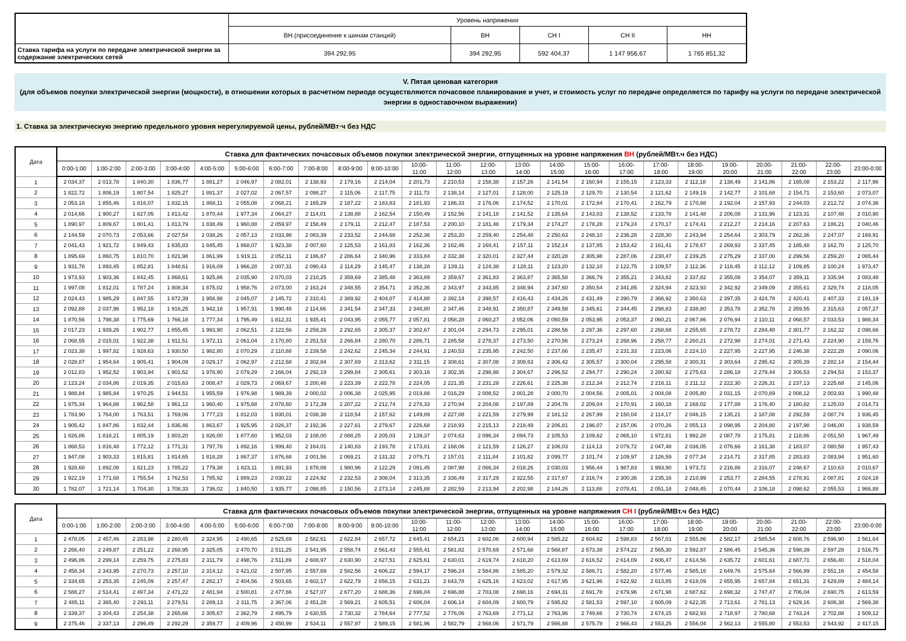| | Уровень напряжения | | | | |
| | ВН.(присоединение к шинам станций) | ВН | СН I | СН II | НН |
| Ставка тарифа на услуги по передаче электрической энергии за содержание электрических сетей | 394 292,95 | 394 292,95 | 592 404,37 | 1 147 956,67 | 1 765 851,32 |
V. Пятая ценовая категория
(для объемов покупки электрической энергии (мощности), в отношении которых в расчетном периоде осуществляются почасовое планирование и учет, и стоимость услуг по передаче определяется по тарифу на услуги по передаче электрической энергии в одноставочном выражении)
1. Ставка за электрическую энергию предельного уровня нерегулируемой цены, рублей/МВт·ч без НДС
| Дата | Ставка для фактических почасовых объемов покупки электрической энергии, отпущенных на уровне напряжения ВН (рублей/МВт.ч без НДС) | | | | | | | | | | | | | | | | | | | | | | | |
| --- | --- | --- | --- | --- | --- | --- | --- | --- | --- | --- | --- | --- | --- | --- | --- | --- | --- | --- | --- | --- | --- | --- | --- | --- |
| | 0:00-1:00 | 1:00-2:00 | 2:00-3:00 | 3:00-4:00 | 4:00-5:00 | 5:00-6:00 | 6:00-7:00 | 7:00-8:00 | 8:00-9:00 | 9:00-10:00 | 10:00- 11:00 | 11:00- 12:00 | 12:00- 13:00 | 13:00- 14:00 | 14:00- 15:00 | 15:00- 16:00 | 16:00- 17:00 | 17:00- 18:00 | 18:00- 19:00 | 19:00- 20:00 | 20:00- 21:00 | 21:00- 22:00 | 22:00- 23:00 | 23:00-0:00 |
| 1 | 2 034,37 | 2 013,78 | 1 840,30 | 1 836,77 | 1 881,27 | 2 046,97 | 2 082,01 | 2 138,93 | 2 179,16 | 2 214,04 | 2 201,73 | 2 210,53 | 2 158,38 | 2 157,26 | 2 141,54 | 2 160,94 | 2 155,15 | 2 123,33 | 2 112,18 | 2 138,49 | 2 141,86 | 2 165,08 | 2 153,22 | 2 117,96 |
| 2 | 1 822,72 | 1 806,19 | 1 807,54 | 1 825,27 | 1 881,37 | 2 027,02 | 2 067,57 | 2 098,27 | 2 115,06 | 2 117,75 | 2 111,73 | 2 138,14 | 2 127,01 | 2 128,00 | 2 125,19 | 2 129,70 | 2 130,54 | 2 121,62 | 2 149,19 | 2 142,77 | 2 101,68 | 2 154,71 | 2 153,60 | 2 073,07 |
| 3 | 2 053,18 | 1 855,46 | 1 816,07 | 1 832,15 | 1 868,11 | 2 055,08 | 2 068,21 | 2 165,29 | 2 187,22 | 2 183,83 | 2 181,93 | 2 186,33 | 2 176,06 | 2 174,52 | 2 170,01 | 2 172,84 | 2 170,41 | 2 162,79 | 2 170,88 | 2 192,04 | 2 157,93 | 2 244,03 | 2 212,72 | 2 074,36 |
| 4 | 2 014,66 | 1 900,27 | 1 827,05 | 1 813,42 | 1 870,44 | 1 977,34 | 2 064,27 | 2 114,01 | 2 138,88 | 2 162,54 | 2 150,49 | 2 152,56 | 2 141,18 | 2 141,52 | 2 135,64 | 2 143,03 | 2 138,52 | 2 133,78 | 2 141,48 | 2 206,08 | 2 131,96 | 2 123,31 | 2 107,48 | 2 010,90 |
| 5 | 1 890,97 | 1 809,67 | 1 801,41 | 1 813,79 | 1 838,49 | 1 960,88 | 2 059,97 | 2 158,49 | 2 179,11 | 2 212,47 | 2 187,53 | 2 200,10 | 2 181,48 | 2 179,34 | 2 174,27 | 2 178,28 | 2 179,24 | 2 170,17 | 2 174,41 | 2 212,27 | 2 214,16 | 2 207,63 | 2 186,21 | 2 040,46 |
| 6 | 2 144,59 | 2 070,73 | 2 053,66 | 2 027,54 | 2 038,26 | 2 057,13 | 2 033,98 | 2 083,39 | 2 233,52 | 2 244,68 | 2 252,36 | 2 253,20 | 2 259,40 | 2 254,48 | 2 250,63 | 2 248,10 | 2 236,28 | 2 228,30 | 2 243,94 | 2 254,64 | 2 303,79 | 2 262,36 | 2 247,07 | 2 169,91 |
| 7 | 2 041,43 | 1 921,72 | 1 849,43 | 1 835,83 | 1 845,45 | 1 868,07 | 1 923,38 | 2 007,60 | 2 125,53 | 2 161,83 | 2 162,36 | 2 162,46 | 2 160,41 | 2 157,11 | 2 152,14 | 2 137,85 | 2 153,42 | 2 161,41 | 2 178,67 | 2 269,93 | 2 337,45 | 2 185,48 | 2 162,70 | 2 125,70 |
| 8 | 1 895,69 | 1 860,75 | 1 810,70 | 1 821,98 | 1 861,99 | 1 919,11 | 2 052,11 | 2 186,87 | 2 286,64 | 2 340,96 | 2 333,84 | 2 332,38 | 2 320,01 | 2 327,44 | 2 320,28 | 2 305,98 | 2 287,06 | 2 230,47 | 2 239,25 | 2 275,29 | 2 337,00 | 2 299,56 | 2 259,20 | 2 065,44 |
| 9 | 1 931,78 | 1 893,45 | 1 852,81 | 1 848,61 | 1 916,09 | 1 966,28 | 2 007,31 | 2 090,43 | 2 114,29 | 2 145,47 | 2 138,28 | 2 139,11 | 2 124,38 | 2 128,11 | 2 123,20 | 2 132,10 | 2 122,75 | 2 109,57 | 2 112,36 | 2 118,45 | 2 112,12 | 2 109,85 | 2 100,24 | 1 973,47 |
| 10 | 1 973,93 | 1 903,36 | 1 842,45 | 1 868,61 | 1 925,86 | 2 035,90 | 2 070,03 | 2 210,25 | 2 359,69 | 2 385,48 | 2 363,89 | 2 359,67 | 2 361,83 | 2 363,87 | 2 365,58 | 2 366,79 | 2 355,21 | 2 343,82 | 2 337,82 | 2 355,08 | 2 354,07 | 2 359,11 | 2 335,94 | 2 083,48 |
| 11 | 1 997,08 | 1 812,01 | 1 787,24 | 1 808,34 | 1 875,02 | 1 958,76 | 2 073,00 | 2 163,24 | 2 348,55 | 2 354,71 | 2 352,36 | 2 343,97 | 2 343,85 | 2 348,94 | 2 347,60 | 2 350,54 | 2 341,85 | 2 324,94 | 2 323,93 | 2 342,92 | 2 349,09 | 2 355,61 | 2 329,74 | 2 118,05 |
| 12 | 2 024,43 | 1 985,29 | 1 847,55 | 1 872,39 | 1 958,98 | 2 045,07 | 2 145,72 | 2 310,41 | 2 389,92 | 2 404,07 | 2 414,88 | 2 392,14 | 2 398,57 | 2 416,43 | 2 434,26 | 2 431,49 | 2 390,79 | 2 366,92 | 2 350,63 | 2 397,35 | 2 424,78 | 2 420,41 | 2 407,33 | 2 191,19 |
| 13 | 2 092,88 | 2 037,96 | 1 952,18 | 1 916,25 | 1 942,18 | 1 957,91 | 1 990,48 | 2 114,66 | 2 341,54 | 2 347,33 | 2 348,80 | 2 347,46 | 2 348,91 | 2 350,87 | 2 349,58 | 2 345,61 | 2 344,45 | 2 298,83 | 2 338,80 | 2 353,78 | 2 352,78 | 2 359,55 | 2 315,63 | 2 057,27 |
| 14 | 1 870,56 | 1 798,38 | 1 775,69 | 1 766,18 | 1 777,34 | 1 795,49 | 1 812,31 | 1 935,41 | 2 043,95 | 2 055,77 | 2 057,81 | 2 058,28 | 2 060,27 | 2 052,06 | 2 050,59 | 2 053,95 | 2 053,37 | 2 060,21 | 2 067,86 | 2 076,94 | 2 110,11 | 2 068,57 | 2 033,53 | 1 988,34 |
| 15 | 2 017,23 | 1 939,26 | 1 902,77 | 1 855,45 | 1 993,90 | 2 062,51 | 2 122,56 | 2 259,26 | 2 292,65 | 2 305,37 | 2 302,67 | 2 301,04 | 2 294,73 | 2 295,01 | 2 288,56 | 2 297,36 | 2 297,60 | 2 268,68 | 2 255,65 | 2 278,72 | 2 284,48 | 2 301,77 | 2 162,32 | 2 098,66 |
| 16 | 2 068,55 | 2 015,01 | 1 922,38 | 1 911,51 | 1 972,11 | 2 061,04 | 2 170,80 | 2 251,53 | 2 266,84 | 2 280,70 | 2 286,71 | 2 285,58 | 2 278,37 | 2 273,50 | 2 270,56 | 2 273,24 | 2 268,96 | 2 258,77 | 2 260,21 | 2 272,98 | 2 274,01 | 2 271,43 | 2 224,90 | 2 159,76 |
| 17 | 2 023,38 | 1 997,82 | 1 928,63 | 1 930,50 | 1 982,80 | 2 070,29 | 2 110,88 | 2 239,58 | 2 242,62 | 2 245,34 | 2 244,91 | 2 240,53 | 2 235,95 | 2 242,50 | 2 237,66 | 2 235,47 | 2 231,33 | 2 223,06 | 2 224,10 | 2 227,95 | 2 227,95 | 2 246,38 | 2 222,28 | 2 090,06 |
| 18 | 2 028,87 | 1 954,64 | 1 905,41 | 1 904,09 | 2 029,17 | 2 062,97 | 2 212,68 | 2 302,84 | 2 307,69 | 2 313,62 | 2 311,15 | 2 308,61 | 2 307,08 | 2 308,63 | 2 306,42 | 2 305,57 | 2 300,04 | 2 295,58 | 2 300,31 | 2 303,64 | 2 295,42 | 2 305,39 | 2 282,14 | 2 154,44 |
| 19 | 2 012,83 | 1 952,52 | 1 903,94 | 1 901,52 | 1 978,90 | 2 079,29 | 2 166,04 | 2 292,19 | 2 299,84 | 2 305,61 | 2 303,16 | 2 302,35 | 2 298,98 | 2 304,67 | 2 296,52 | 2 294,77 | 2 290,24 | 2 280,92 | 2 275,63 | 2 286,18 | 2 279,44 | 2 306,53 | 2 294,53 | 2 153,37 |
| 20 | 2 123,24 | 2 034,86 | 2 019,35 | 2 015,63 | 2 008,47 | 2 029,73 | 2 069,67 | 2 200,48 | 2 223,39 | 2 222,78 | 2 224,05 | 2 221,35 | 2 231,28 | 2 226,61 | 2 225,38 | 2 212,34 | 2 212,74 | 2 216,11 | 2 211,12 | 2 222,30 | 2 226,31 | 2 237,13 | 2 225,68 | 2 145,06 |
| 21 | 1 988,84 | 1 985,84 | 1 970,25 | 1 944,51 | 1 955,59 | 1 976,98 | 1 989,39 | 2 000,02 | 2 006,38 | 2 025,95 | 2 019,88 | 2 016,29 | 2 008,52 | 2 001,28 | 2 000,70 | 2 004,56 | 2 005,01 | 2 004,08 | 2 005,80 | 2 031,15 | 2 070,89 | 2 008,12 | 2 003,93 | 1 990,48 |
| 22 | 1 975,34 | 1 964,88 | 1 962,58 | 1 961,12 | 1 960,40 | 1 975,68 | 2 078,60 | 2 172,39 | 2 207,22 | 2 212,74 | 2 278,33 | 2 270,94 | 2 204,08 | 2 197,89 | 2 204,76 | 2 209,04 | 2 170,91 | 2 160,18 | 2 168,02 | 2 177,88 | 2 176,40 | 2 180,82 | 2 125,03 | 2 014,73 |
| 23 | 1 783,90 | 1 764,00 | 1 763,51 | 1 769,06 | 1 777,23 | 1 812,03 | 1 830,01 | 2 038,38 | 2 118,54 | 2 157,62 | 2 149,89 | 2 227,08 | 2 221,59 | 2 279,99 | 2 181,12 | 2 267,99 | 2 150,04 | 2 114,17 | 2 046,15 | 2 135,21 | 2 187,08 | 2 292,59 | 2 087,74 | 1 936,45 |
| 24 | 1 905,42 | 1 847,86 | 1 832,44 | 1 836,46 | 1 863,67 | 1 925,95 | 2 026,37 | 2 192,36 | 2 227,61 | 2 279,67 | 2 226,68 | 2 218,93 | 2 215,13 | 2 218,49 | 2 206,81 | 2 196,07 | 2 157,06 | 2 070,26 | 2 055,13 | 2 098,95 | 2 204,80 | 2 197,98 | 2 046,00 | 1 938,59 |
| 25 | 1 826,86 | 1 818,21 | 1 805,19 | 1 803,20 | 1 826,00 | 1 877,60 | 1 952,03 | 2 108,00 | 2 088,25 | 2 205,03 | 2 139,37 | 2 074,63 | 2 096,34 | 2 094,73 | 2 105,53 | 2 109,62 | 2 065,10 | 1 972,81 | 1 992,28 | 2 087,78 | 2 175,81 | 2 118,86 | 2 051,50 | 1 967,49 |
| 26 | 1 868,53 | 1 816,48 | 1 772,12 | 1 771,31 | 1 797,78 | 1 892,16 | 1 999,40 | 2 164,01 | 2 140,83 | 2 193,78 | 2 173,81 | 2 168,06 | 2 121,59 | 2 126,27 | 2 106,03 | 2 114,13 | 2 079,72 | 2 047,48 | 2 036,05 | 2 076,66 | 2 161,38 | 2 183,07 | 2 080,58 | 1 957,43 |
| 27 | 1 947,08 | 1 903,33 | 1 815,81 | 1 814,65 | 1 818,28 | 1 867,37 | 1 876,68 | 2 001,56 | 2 069,21 | 2 131,32 | 2 079,71 | 2 157,01 | 2 111,84 | 2 101,82 | 2 099,77 | 2 101,74 | 2 109,97 | 2 126,59 | 2 077,34 | 2 214,71 | 2 317,85 | 2 283,83 | 2 083,94 | 1 951,60 |
| 28 | 1 928,68 | 1 892,08 | 1 821,23 | 1 785,22 | 1 779,38 | 1 823,11 | 1 891,93 | 1 878,08 | 1 980,96 | 2 122,29 | 2 091,45 | 2 087,98 | 2 066,34 | 2 018,26 | 2 030,03 | 1 956,44 | 1 987,83 | 1 993,90 | 1 973,72 | 2 216,88 | 2 316,07 | 2 248,67 | 2 110,63 | 2 010,67 |
| 29 | 1 922,19 | 1 771,68 | 1 755,54 | 1 762,53 | 1 785,92 | 1 889,23 | 2 030,22 | 2 224,92 | 2 232,53 | 2 308,04 | 2 313,35 | 2 336,49 | 2 317,29 | 2 322,55 | 2 317,67 | 2 316,74 | 2 300,36 | 2 235,16 | 2 210,99 | 2 253,77 | 2 284,55 | 2 278,91 | 2 087,81 | 2 024,18 |
| 30 | 1 782,07 | 1 721,14 | 1 704,30 | 1 708,33 | 1 736,02 | 1 840,50 | 1 935,77 | 2 098,85 | 2 150,56 | 2 273,14 | 2 245,88 | 2 282,59 | 2 213,94 | 2 202,98 | 2 144,26 | 2 113,88 | 2 078,41 | 2 051,18 | 2 048,45 | 2 070,44 | 2 106,18 | 2 098,62 | 2 055,53 | 1 966,88 |
| Дата | Ставка для фактических почасовых объемов покупки электрической энергии, отпущенных на уровне напряжения СН I (рублей/МВт.ч без НДС) | | | | | | | | | | | | | | | | | | | | | | | |
| --- | --- | --- | --- | --- | --- | --- | --- | --- | --- | --- | --- | --- | --- | --- | --- | --- | --- | --- | --- | --- | --- | --- | --- | --- |
| | 0:00-1:00 | 1:00-2:00 | 2:00-3:00 | 3:00-4:00 | 4:00-5:00 | 5:00-6:00 | 6:00-7:00 | 7:00-8:00 | 8:00-9:00 | 9:00-10:00 | 10:00- 11:00 | 11:00- 12:00 | 12:00- 13:00 | 13:00- 14:00 | 14:00- 15:00 | 15:00- 16:00 | 16:00- 17:00 | 17:00- 18:00 | 18:00- 19:00 | 19:00- 20:00 | 20:00- 21:00 | 21:00- 22:00 | 22:00- 23:00 | 23:00-0:00 |
| 1 | 2 478,05 | 2 457,46 | 2 283,98 | 2 280,45 | 2 324,95 | 2 490,65 | 2 525,69 | 2 582,61 | 2 622,84 | 2 657,72 | 2 645,41 | 2 654,21 | 2 602,06 | 2 600,94 | 2 585,22 | 2 604,62 | 2 598,83 | 2 567,01 | 2 555,86 | 2 582,17 | 2 585,54 | 2 608,76 | 2 596,90 | 2 561,64 |
| 2 | 2 266,40 | 2 249,87 | 2 251,22 | 2 268,95 | 2 325,05 | 2 470,70 | 2 511,25 | 2 541,95 | 2 558,74 | 2 561,43 | 2 555,41 | 2 581,82 | 2 570,69 | 2 571,68 | 2 568,87 | 2 573,38 | 2 574,22 | 2 565,30 | 2 592,87 | 2 586,45 | 2 545,36 | 2 598,39 | 2 597,28 | 2 516,75 |
| 3 | 2 496,86 | 2 299,14 | 2 259,75 | 2 275,83 | 2 311,79 | 2 498,76 | 2 511,89 | 2 608,97 | 2 630,90 | 2 627,51 | 2 625,61 | 2 630,01 | 2 619,74 | 2 618,20 | 2 613,69 | 2 616,52 | 2 614,09 | 2 606,47 | 2 614,56 | 2 635,72 | 2 601,61 | 2 687,71 | 2 656,40 | 2 518,04 |
| 4 | 2 458,34 | 2 343,95 | 2 270,73 | 2 257,10 | 2 314,12 | 2 421,02 | 2 507,95 | 2 557,69 | 2 582,56 | 2 606,22 | 2 594,17 | 2 596,24 | 2 584,86 | 2 585,20 | 2 579,32 | 2 586,71 | 2 582,20 | 2 577,46 | 2 585,16 | 2 649,76 | 2 575,64 | 2 566,99 | 2 551,16 | 2 454,58 |
| 5 | 2 334,65 | 2 253,35 | 2 245,09 | 2 257,47 | 2 282,17 | 2 404,56 | 2 503,65 | 2 602,17 | 2 622,79 | 2 656,15 | 2 631,21 | 2 643,78 | 2 625,16 | 2 623,02 | 2 617,95 | 2 621,96 | 2 622,92 | 2 613,85 | 2 618,09 | 2 655,95 | 2 657,84 | 2 651,31 | 2 629,89 | 2 484,14 |
| 6 | 2 588,27 | 2 514,41 | 2 497,34 | 2 471,22 | 2 481,94 | 2 500,81 | 2 477,66 | 2 527,07 | 2 677,20 | 2 688,36 | 2 696,04 | 2 696,88 | 2 703,08 | 2 698,16 | 2 694,31 | 2 691,78 | 2 679,96 | 2 671,98 | 2 687,62 | 2 698,32 | 2 747,47 | 2 706,04 | 2 690,75 | 2 613,59 |
| 7 | 2 485,11 | 2 365,40 | 2 293,11 | 2 279,51 | 2 289,13 | 2 311,75 | 2 367,06 | 2 451,28 | 2 569,21 | 2 605,51 | 2 606,04 | 2 606,14 | 2 604,09 | 2 600,79 | 2 595,82 | 2 581,53 | 2 597,10 | 2 605,09 | 2 622,35 | 2 713,61 | 2 781,13 | 2 629,16 | 2 606,38 | 2 569,38 |
| 8 | 2 339,37 | 2 304,43 | 2 254,38 | 2 265,66 | 2 305,67 | 2 362,79 | 2 495,79 | 2 630,55 | 2 730,32 | 2 784,64 | 2 777,52 | 2 776,06 | 2 763,69 | 2 771,12 | 2 763,96 | 2 749,66 | 2 730,74 | 2 674,15 | 2 682,93 | 2 718,97 | 2 780,68 | 2 743,24 | 2 702,88 | 2 509,12 |
| 9 | 2 375,46 | 2 337,13 | 2 296,49 | 2 292,29 | 2 359,77 | 2 409,96 | 2 450,99 | 2 534,11 | 2 557,97 | 2 589,15 | 2 581,96 | 2 582,79 | 2 568,06 | 2 571,79 | 2 566,88 | 2 575,78 | 2 566,43 | 2 553,25 | 2 556,04 | 2 562,13 | 2 555,80 | 2 553,53 | 2 543,92 | 2 417,15 |